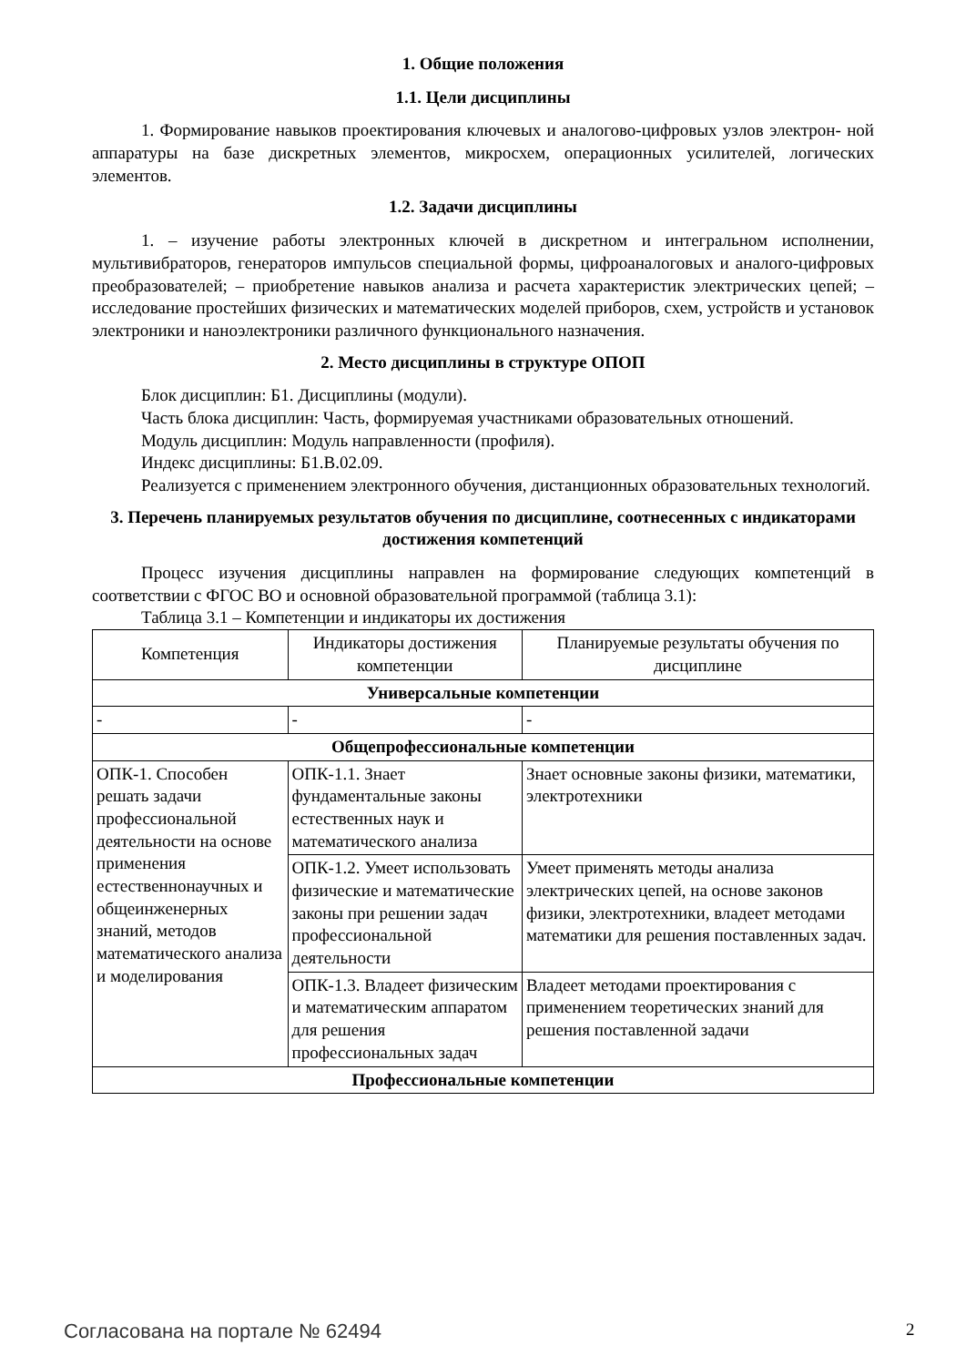1. Общие положения
1.1. Цели дисциплины
1. Формирование навыков проектирования ключевых и аналогово-цифровых узлов электрон- ной аппаратуры на базе дискретных элементов, микросхем, операционных усилителей, логических элементов.
1.2. Задачи дисциплины
1. – изучение работы электронных ключей в дискретном и интегральном исполнении, мультивибраторов, генераторов импульсов специальной формы, цифроаналоговых и аналого-цифровых преобразователей; – приобретение навыков анализа и расчета характеристик электрических цепей; – исследование простейших физических и математических моделей приборов, схем, устройств и установок электроники и наноэлектроники различного функционального назначения.
2. Место дисциплины в структуре ОПОП
Блок дисциплин: Б1. Дисциплины (модули).
Часть блока дисциплин: Часть, формируемая участниками образовательных отношений.
Модуль дисциплин: Модуль направленности (профиля).
Индекс дисциплины: Б1.В.02.09.
Реализуется с применением электронного обучения, дистанционных образовательных технологий.
3. Перечень планируемых результатов обучения по дисциплине, соотнесенных с индикаторами достижения компетенций
Процесс изучения дисциплины направлен на формирование следующих компетенций в соответствии с ФГОС ВО и основной образовательной программой (таблица 3.1):
Таблица 3.1 – Компетенции и индикаторы их достижения
| Компетенция | Индикаторы достижения компетенции | Планируемые результаты обучения по дисциплине |
| --- | --- | --- |
| Универсальные компетенции | | |
| - | - | - |
| Общепрофессиональные компетенции | | |
| ОПК-1. Способен решать задачи профессиональной деятельности на основе применения естественнонаучных и общеинженерных знаний, методов математического анализа и моделирования | ОПК-1.1. Знает фундаментальные законы естественных наук и математического анализа | Знает основные законы физики, математики, электротехники |
| | ОПК-1.2. Умеет использовать физические и математические законы при решении задач профессиональной деятельности | Умеет применять методы анализа электрических цепей, на основе законов физики, электротехники, владеет методами математики для решения поставленных задач. |
| | ОПК-1.3. Владеет физическим и математическим аппаратом для решения профессиональных задач | Владеет методами проектирования с применением теоретических знаний для решения поставленной задачи |
| Профессиональные компетенции | | |
Согласована на портале № 62494 2